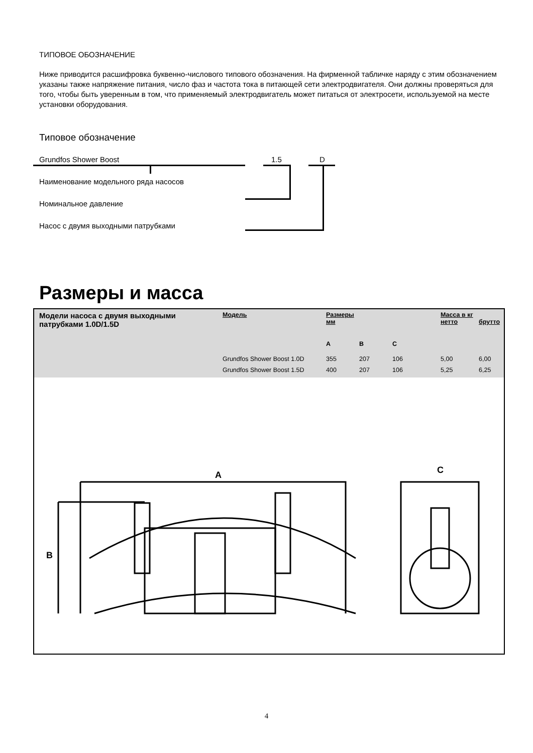ТИПОВОЕ ОБОЗНАЧЕНИЕ
Ниже приводится расшифровка буквенно-числового типового обозначения. На фирменной табличке наряду с этим обозначением указаны также напряжение питания, число фаз и частота тока в питающей сети электродвигателя. Они должны проверяться для того, чтобы быть уверенным в том, что применяемый электродвигатель может питаться от электросети, используемой на месте установки оборудования.
Типовое обозначение
Grundfos Shower Boost 1.5 D
Наименование модельного ряда насосов
Номинальное давление
Насос с двумя выходными патрубками
Размеры и масса
Модели насоса с двумя выходными патрубками 1.0D/1.5D
| Модель | Размеры мм | | | Масса в кг нетто | брутто |
| --- | --- | --- | --- | --- | --- |
| | A | B | C | | |
| Grundfos Shower Boost 1.0D | 355 | 207 | 106 | 5,00 | 6,00 |
| Grundfos Shower Boost 1.5D | 400 | 207 | 106 | 5,25 | 6,25 |
A
B
C
4